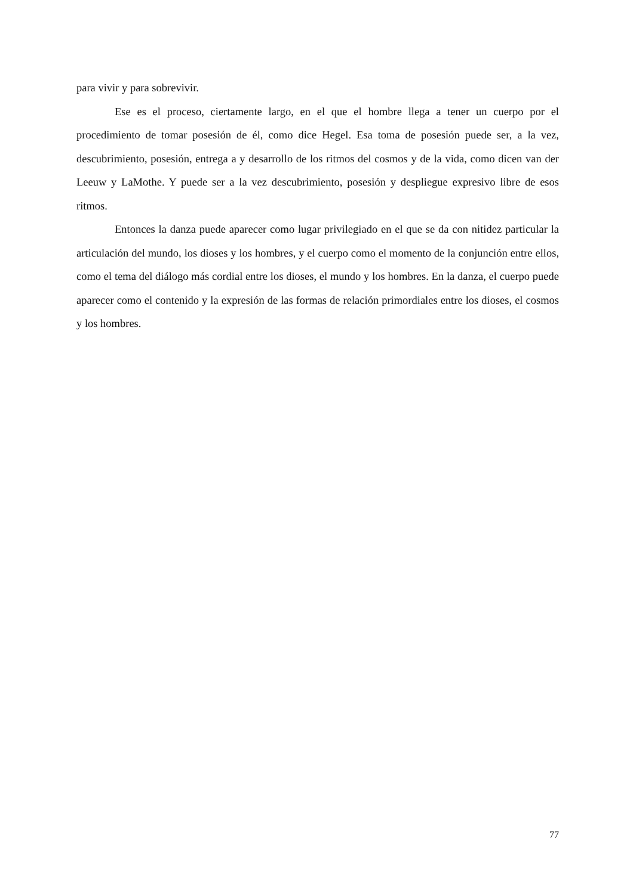para vivir y para sobrevivir.
Ese es el proceso, ciertamente largo, en el que el hombre llega a tener un cuerpo por el procedimiento de tomar posesión de él, como dice Hegel. Esa toma de posesión puede ser, a la vez, descubrimiento, posesión, entrega a y desarrollo de los ritmos del cosmos y de la vida, como dicen van der Leeuw y LaMothe. Y puede ser a la vez descubrimiento, posesión y despliegue expresivo libre de esos ritmos.
Entonces la danza puede aparecer como lugar privilegiado en el que se da con nitidez particular la articulación del mundo, los dioses y los hombres, y el cuerpo como el momento de la conjunción entre ellos, como el tema del diálogo más cordial entre los dioses, el mundo y los hombres. En la danza, el cuerpo puede aparecer como el contenido y la expresión de las formas de relación primordiales entre los dioses, el cosmos y los hombres.
77